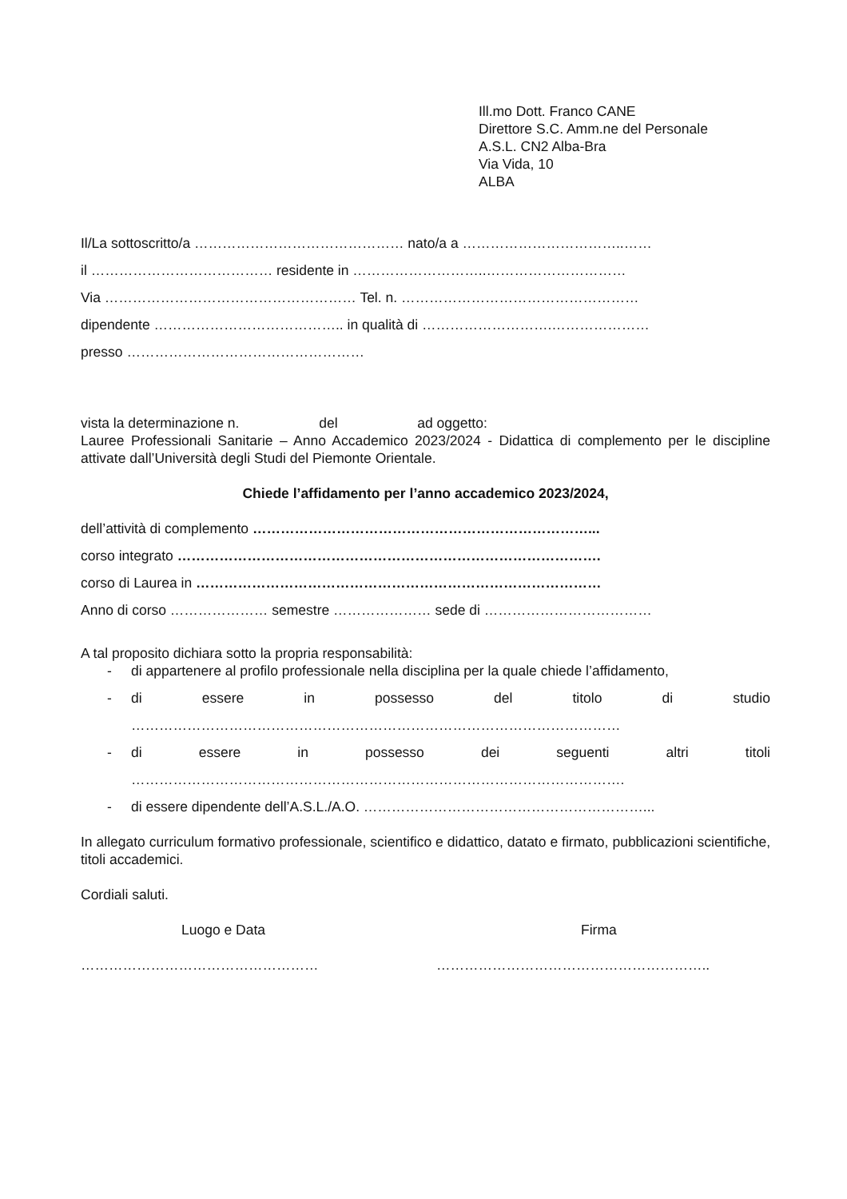Ill.mo Dott. Franco CANE
Direttore S.C. Amm.ne del Personale
A.S.L. CN2 Alba-Bra
Via Vida, 10
ALBA
Il/La sottoscritto/a ……………………………………… nato/a a ……………………………..……
il ………………………………… residente in ………………………..…………………………
Via ……………………………………………… Tel. n. ……………………………………………
dipendente ………………………………….. in qualità di ……………………….…………………
presso ……………………………………………
vista la determinazione n. del ad oggetto:
Lauree Professionali Sanitarie – Anno Accademico 2023/2024 - Didattica di complemento per le discipline attivate dall’Università degli Studi del Piemonte Orientale.
Chiede l’affidamento per l’anno accademico 2023/2024,
dell’attività di complemento ………………………………………………………………...
corso integrato ……………………………………………………………………………….
corso di Laurea in ……………………………………………………………………………
Anno di corso ………………… semestre ………………… sede di ………………………………
A tal proposito dichiara sotto la propria responsabilità:
- di appartenere al profilo professionale nella disciplina per la quale chiede l’affidamento,
- di essere in possesso del titolo di studio
……………………………………………………………………………………………
- di essere in possesso dei seguenti altri titoli
…………………………………………………………………………………………….
- di essere dipendente dell’A.S.L./A.O. ……………………………………………………...
In allegato curriculum formativo professionale, scientifico e didattico, datato e firmato, pubblicazioni scientifiche, titoli accademici.
Cordiali saluti.
Luogo e Data Firma
…………………………………………… …………………………………………………..